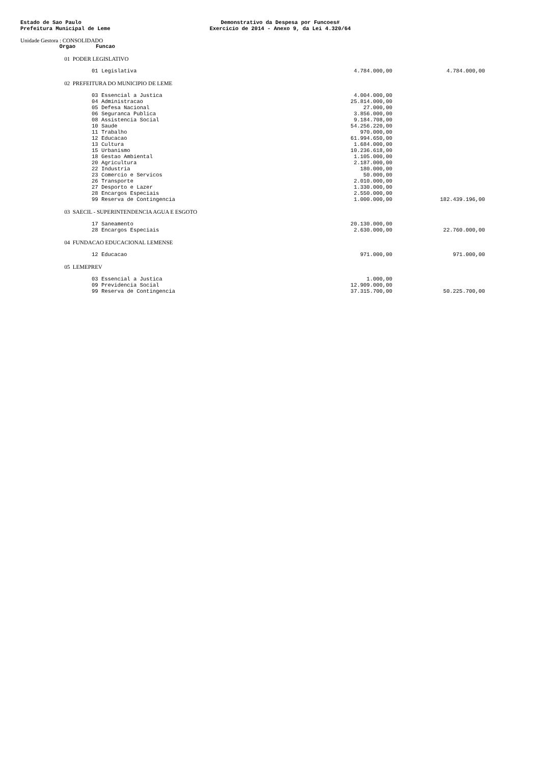Estado de Sao Paulo
Prefeitura Municipal de Leme
Demonstrativo da Despesa por Funcoes#
Exercicio de 2014 - Anexo 9, da Lei 4.320/64
Unidade Gestora : CONSOLIDADO
| Orgao | | Funcao | | |
| --- | --- | --- | --- | --- |
| 01 | PODER LEGISLATIVO | | | |
| | | 01 Legislativa | 4.784.000,00 | 4.784.000,00 |
| 02 | PREFEITURA DO MUNICIPIO DE LEME | | | |
| | | 03 Essencial a Justica | 4.004.000,00 | |
| | | 04 Administracao | 25.814.000,00 | |
| | | 05 Defesa Nacional | 27.000,00 | |
| | | 06 Seguranca Publica | 3.856.000,00 | |
| | | 08 Assistencia Social | 9.184.708,00 | |
| | | 10 Saude | 54.256.220,00 | |
| | | 11 Trabalho | 970.000,00 | |
| | | 12 Educacao | 61.994.650,00 | |
| | | 13 Cultura | 1.684.000,00 | |
| | | 15 Urbanismo | 10.236.618,00 | |
| | | 18 Gestao Ambiental | 1.105.000,00 | |
| | | 20 Agricultura | 2.187.000,00 | |
| | | 22 Industria | 180.000,00 | |
| | | 23 Comercio e Servicos | 50.000,00 | |
| | | 26 Transporte | 2.010.000,00 | |
| | | 27 Desporto e Lazer | 1.330.000,00 | |
| | | 28 Encargos Especiais | 2.550.000,00 | |
| | | 99 Reserva de Contingencia | 1.000.000,00 | 182.439.196,00 |
| 03 | SAECIL - SUPERINTENDENCIA AGUA E ESGOTO | | | |
| | | 17 Saneamento | 20.130.000,00 | |
| | | 28 Encargos Especiais | 2.630.000,00 | 22.760.000,00 |
| 04 | FUNDACAO EDUCACIONAL LEMENSE | | | |
| | | 12 Educacao | 971.000,00 | 971.000,00 |
| 05 | LEMEPREV | | | |
| | | 03 Essencial a Justica | 1.000,00 | |
| | | 09 Previdencia Social | 12.909.000,00 | |
| | | 99 Reserva de Contingencia | 37.315.700,00 | 50.225.700,00 |